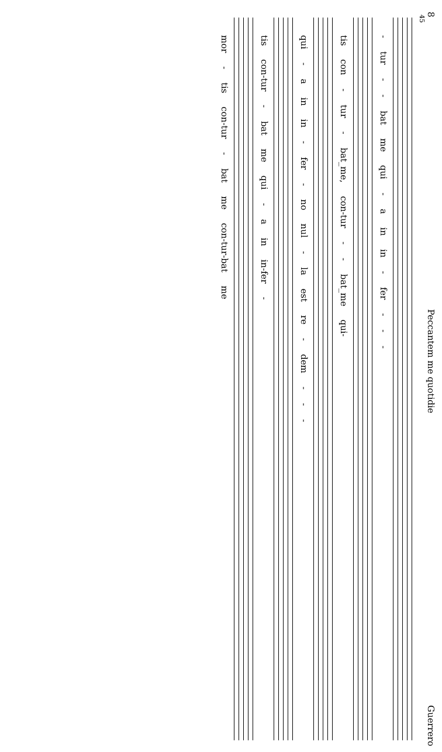8 Peccantem me quotidie Guerrero
45
- tur - - bat me qui - a in in - fer - - -
tis con - tur - bat_me, con-tur - - bat_me qui-
qui - a in in - fer - no nul - la est re - dem - - -
tis con-tur - bat me qui - a in in-fer -
mor - tis con-tur - bat me con-tur-bat me